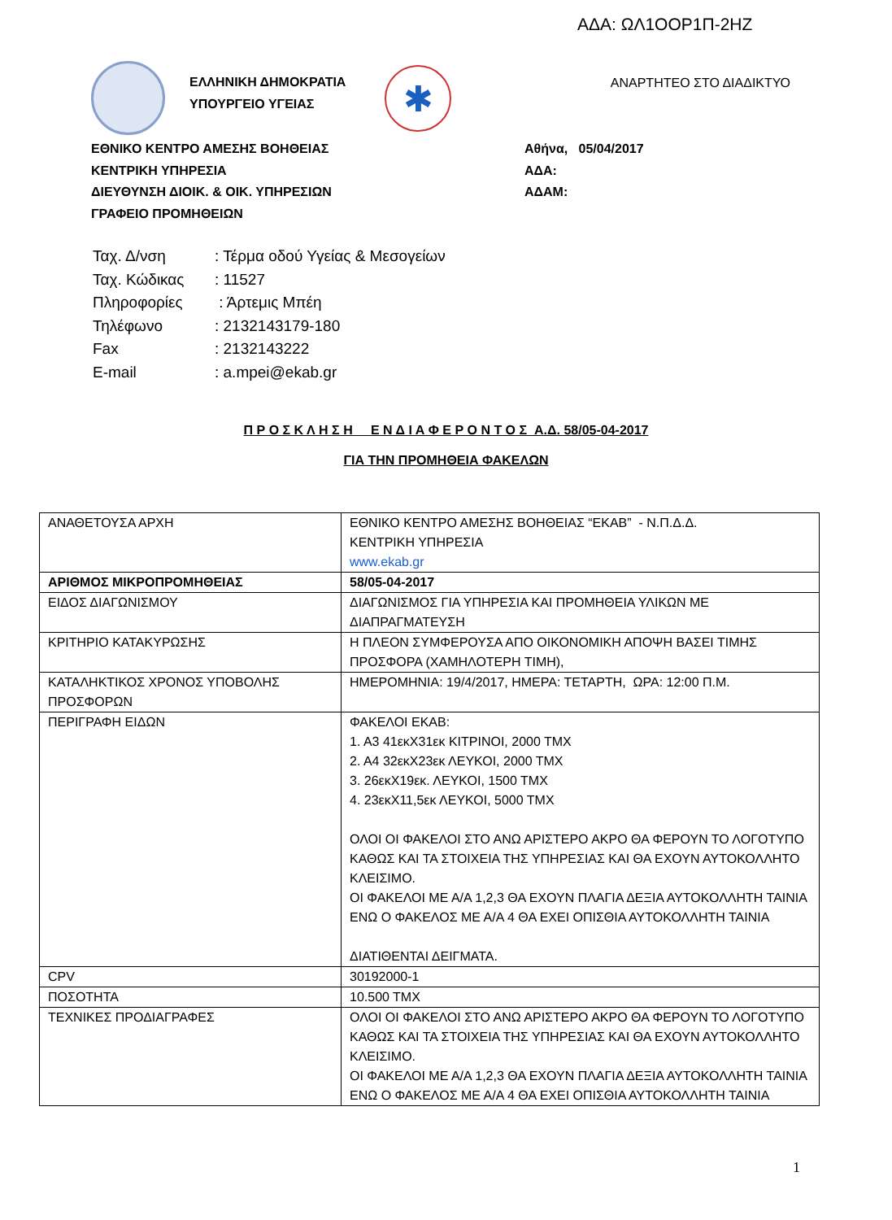ΑΔΑ: ΩΛ1ΟΟΡ1Π-2ΗΖ
ΕΛΛΗΝΙΚΗ ΔΗΜΟΚΡΑΤΙΑ
ΥΠΟΥΡΓΕΙΟ ΥΓΕΙΑΣ
✱
ΑΝΑΡΤΗΤΕΟ ΣΤΟ ΔΙΑΔΙΚΤΥΟ
ΕΘΝΙΚΟ ΚΕΝΤΡΟ ΑΜΕΣΗΣ ΒΟΗΘΕΙΑΣ
ΚΕΝΤΡΙΚΗ ΥΠΗΡΕΣΙΑ
ΔΙΕΥΘΥΝΣΗ ΔΙΟΙΚ. & ΟΙΚ. ΥΠΗΡΕΣΙΩΝ
ΓΡΑΦΕΙΟ ΠΡΟΜΗΘΕΙΩΝ
Αθήνα, 05/04/2017
ΑΔΑ:
ΑΔΑΜ:
| Ταχ. Δ/νση | : Τέρμα οδού Υγείας & Μεσογείων |
| Ταχ. Κώδικας | : 11527 |
| Πληροφορίες | : Άρτεμις Μπέη |
| Τηλέφωνο | : 2132143179-180 |
| Fax | : 2132143222 |
| E-mail | : a.mpei@ekab.gr |
Π Ρ Ο Σ Κ Λ Η Σ Η Ε Ν Δ Ι Α Φ Ε Ρ Ο Ν Τ Ο Σ Α.Δ. 58/05-04-2017
ΓΙΑ ΤΗΝ ΠΡΟΜΗΘΕΙΑ ΦΑΚΕΛΩΝ
| ΑΝΑΘΕΤΟΥΣΑ ΑΡΧΗ | ΕΘΝΙΚΟ ΚΕΝΤΡΟ ΑΜΕΣΗΣ ΒΟΗΘΕΙΑΣ “ΕΚΑΒ” - Ν.Π.Δ.Δ. ΚΕΝΤΡΙΚΗ ΥΠΗΡΕΣΙΑ www.ekab.gr |
| ΑΡΙΘΜΟΣ ΜΙΚΡΟΠΡΟΜΗΘΕΙΑΣ | 58/05-04-2017 |
| ΕΙΔΟΣ ΔΙΑΓΩΝΙΣΜΟΥ | ΔΙΑΓΩΝΙΣΜΟΣ ΓΙΑ ΥΠΗΡΕΣΙΑ ΚΑΙ ΠΡΟΜΗΘΕΙΑ ΥΛΙΚΩΝ ΜΕ ΔΙΑΠΡΑΓΜΑΤΕΥΣΗ |
| ΚΡΙΤΗΡΙΟ ΚΑΤΑΚΥΡΩΣΗΣ | Η ΠΛΕΟΝ ΣΥΜΦΕΡΟΥΣΑ ΑΠΟ ΟΙΚΟΝΟΜΙΚΗ ΑΠΟΨΗ ΒΑΣΕΙ ΤΙΜΗΣ ΠΡΟΣΦΟΡΑ (ΧΑΜΗΛΟΤΕΡΗ ΤΙΜΗ), |
| ΚΑΤΑΛΗΚΤΙΚΟΣ ΧΡΟΝΟΣ ΥΠΟΒΟΛΗΣ ΠΡΟΣΦΟΡΩΝ | ΗΜΕΡΟΜΗΝΙΑ: 19/4/2017, ΗΜΕΡΑ: ΤΕΤΑΡΤΗ, ΩΡΑ: 12:00 Π.Μ. |
| ΠΕΡΙΓΡΑΦΗ ΕΙΔΩΝ | ΦΑΚΕΛΟΙ ΕΚΑΒ: 1. Α3 41εκΧ31εκ ΚΙΤΡΙΝΟΙ, 2000 ΤΜΧ 2. Α4 32εκΧ23εκ ΛΕΥΚΟΙ, 2000 ΤΜΧ 3. 26εκΧ19εκ. ΛΕΥΚΟΙ, 1500 ΤΜΧ 4. 23εκΧ11,5εκ ΛΕΥΚΟΙ, 5000 ΤΜΧ ΟΛΟΙ ΟΙ ΦΑΚΕΛΟΙ ΣΤΟ ΑΝΩ ΑΡΙΣΤΕΡΟ ΑΚΡΟ ΘΑ ΦΕΡΟΥΝ ΤΟ ΛΟΓΟΤΥΠΟ ΚΑΘΩΣ ΚΑΙ ΤΑ ΣΤΟΙΧΕΙΑ ΤΗΣ ΥΠΗΡΕΣΙΑΣ ΚΑΙ ΘΑ ΕΧΟΥΝ ΑΥΤΟΚΟΛΛΗΤΟ ΚΛΕΙΣΙΜΟ. ΟΙ ΦΑΚΕΛΟΙ ΜΕ Α/Α 1,2,3 ΘΑ ΕΧΟΥΝ ΠΛΑΓΙΑ ΔΕΞΙΑ ΑΥΤΟΚΟΛΛΗΤΗ ΤΑΙΝΙΑ ΕΝΩ Ο ΦΑΚΕΛΟΣ ΜΕ Α/Α 4 ΘΑ ΕΧΕΙ ΟΠΙΣΘΙΑ ΑΥΤΟΚΟΛΛΗΤΗ ΤΑΙΝΙΑ ΔΙΑΤΙΘΕΝΤΑΙ ΔΕΙΓΜΑΤΑ. |
| CPV | 30192000-1 |
| ΠΟΣΟΤΗΤΑ | 10.500 ΤΜΧ |
| ΤΕΧΝΙΚΕΣ ΠΡΟΔΙΑΓΡΑΦΕΣ | ΟΛΟΙ ΟΙ ΦΑΚΕΛΟΙ ΣΤΟ ΑΝΩ ΑΡΙΣΤΕΡΟ ΑΚΡΟ ΘΑ ΦΕΡΟΥΝ ΤΟ ΛΟΓΟΤΥΠΟ ΚΑΘΩΣ ΚΑΙ ΤΑ ΣΤΟΙΧΕΙΑ ΤΗΣ ΥΠΗΡΕΣΙΑΣ ΚΑΙ ΘΑ ΕΧΟΥΝ ΑΥΤΟΚΟΛΛΗΤΟ ΚΛΕΙΣΙΜΟ. ΟΙ ΦΑΚΕΛΟΙ ΜΕ Α/Α 1,2,3 ΘΑ ΕΧΟΥΝ ΠΛΑΓΙΑ ΔΕΞΙΑ ΑΥΤΟΚΟΛΛΗΤΗ ΤΑΙΝΙΑ ΕΝΩ Ο ΦΑΚΕΛΟΣ ΜΕ Α/Α 4 ΘΑ ΕΧΕΙ ΟΠΙΣΘΙΑ ΑΥΤΟΚΟΛΛΗΤΗ ΤΑΙΝΙΑ |
1